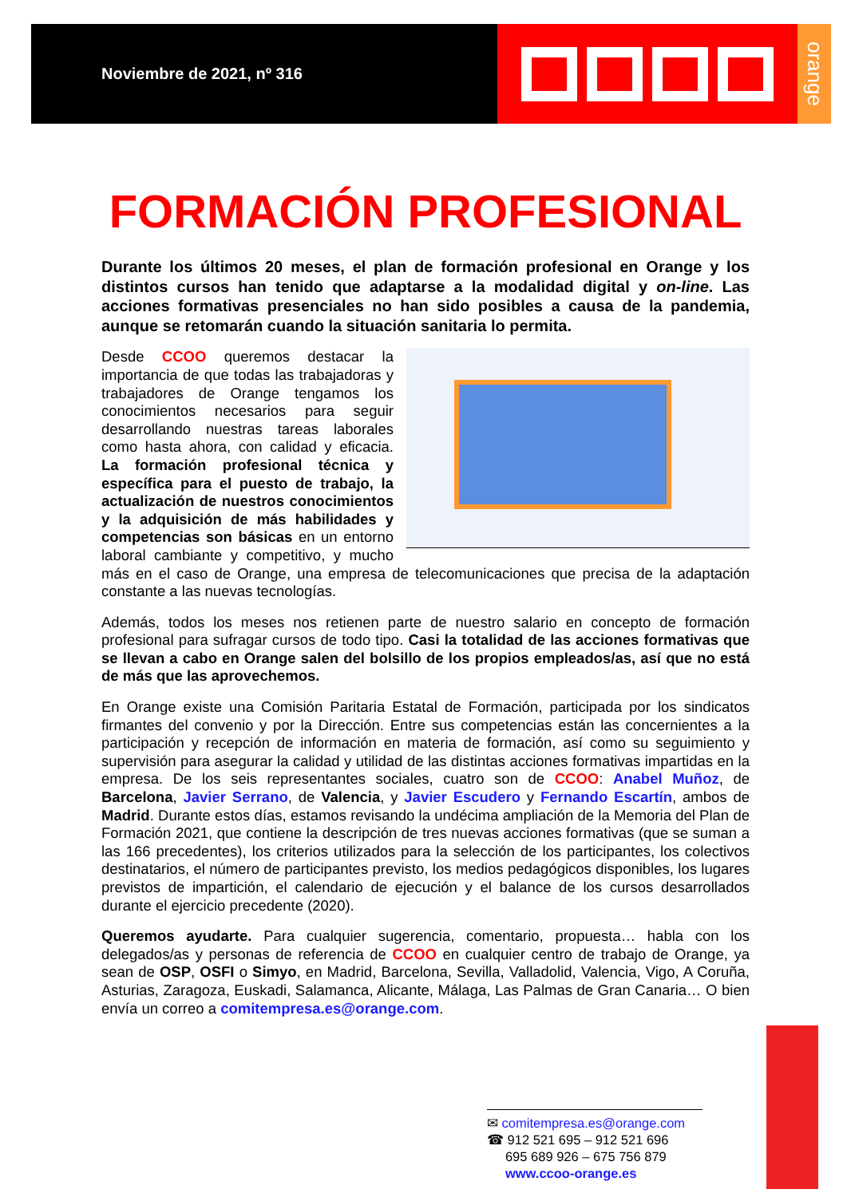Noviembre de 2021, nº 316
orange
FORMACIÓN PROFESIONAL
Durante los últimos 20 meses, el plan de formación profesional en Orange y los distintos cursos han tenido que adaptarse a la modalidad digital y on-line. Las acciones formativas presenciales no han sido posibles a causa de la pandemia, aunque se retomarán cuando la situación sanitaria lo permita.
Desde CCOO queremos destacar la importancia de que todas las trabajadoras y trabajadores de Orange tengamos los conocimientos necesarios para seguir desarrollando nuestras tareas laborales como hasta ahora, con calidad y eficacia. La formación profesional técnica y específica para el puesto de trabajo, la actualización de nuestros conocimientos y la adquisición de más habilidades y competencias son básicas en un entorno laboral cambiante y competitivo, y mucho más en el caso de Orange, una empresa de telecomunicaciones que precisa de la adaptación constante a las nuevas tecnologías.
Además, todos los meses nos retienen parte de nuestro salario en concepto de formación profesional para sufragar cursos de todo tipo. Casi la totalidad de las acciones formativas que se llevan a cabo en Orange salen del bolsillo de los propios empleados/as, así que no está de más que las aprovechemos.
En Orange existe una Comisión Paritaria Estatal de Formación, participada por los sindicatos firmantes del convenio y por la Dirección. Entre sus competencias están las concernientes a la participación y recepción de información en materia de formación, así como su seguimiento y supervisión para asegurar la calidad y utilidad de las distintas acciones formativas impartidas en la empresa. De los seis representantes sociales, cuatro son de CCOO: Anabel Muñoz, de Barcelona, Javier Serrano, de Valencia, y Javier Escudero y Fernando Escartín, ambos de Madrid. Durante estos días, estamos revisando la undécima ampliación de la Memoria del Plan de Formación 2021, que contiene la descripción de tres nuevas acciones formativas (que se suman a las 166 precedentes), los criterios utilizados para la selección de los participantes, los colectivos destinatarios, el número de participantes previsto, los medios pedagógicos disponibles, los lugares previstos de impartición, el calendario de ejecución y el balance de los cursos desarrollados durante el ejercicio precedente (2020).
Queremos ayudarte. Para cualquier sugerencia, comentario, propuesta… habla con los delegados/as y personas de referencia de CCOO en cualquier centro de trabajo de Orange, ya sean de OSP, OSFI o Simyo, en Madrid, Barcelona, Sevilla, Valladolid, Valencia, Vigo, A Coruña, Asturias, Zaragoza, Euskadi, Salamanca, Alicante, Málaga, Las Palmas de Gran Canaria… O bien envía un correo a comitempresa.es@orange.com.
✉ comitempresa.es@orange.com
☎ 912 521 695 – 912 521 696
695 689 926 – 675 756 879
www.ccoo-orange.es